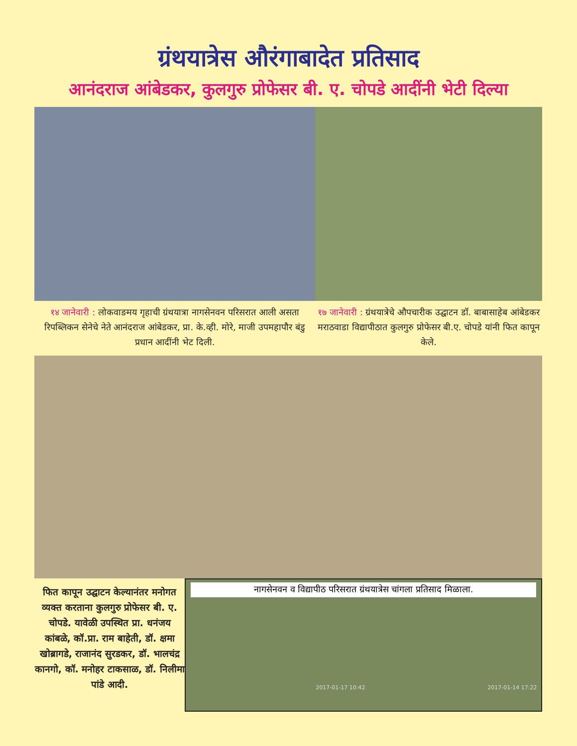ग्रंथयात्रेस औरंगाबादेत प्रतिसाद
आनंदराज आंबेडकर, कुलगुरु प्रोफेसर बी. ए. चोपडे आदींनी भेटी दिल्या
१४ जानेवारी : लोकवाङमय गृहाची ग्रंथयात्रा नागसेनवन परिसरात आली असता रिपब्लिकन सेनेचे नेते आनंदराज आंबेडकर, प्रा. के.व्ही. मोरे, माजी उपमहापौर बंडु प्रधान आदींनी भेट दिली.
१७ जानेवारी : ग्रंथयात्रेचे औपचारीक उद्घाटन डॉ. बाबासाहेब आंबेडकर मराठवाडा विद्यापीठात कुलगुरु प्रोफेसर बी.ए. चोपडे यांनी फित कापून केले.
फित कापून उद्घाटन केल्यानंतर मनोगत व्यक्त करताना कुलगुरु प्रोफेसर बी. ए. चोपडे. यावेळी उपस्थित प्रा. धनंजय कांबळे, कॉ.प्रा. राम बाहेती, डॉ. क्षमा खोब्रागडे, राजानंद सुरडकर, डॉ. भालचंद्र कानगो, कॉ. मनोहर टाकसाळ, डॉ. निलीमा पांडे आदी.
नागसेनवन व विद्यापीठ परिसरात ग्रंथयात्रेस चांगला प्रतिसाद मिळाला.
2017-01-17 10:42 2017-01-14 17:22